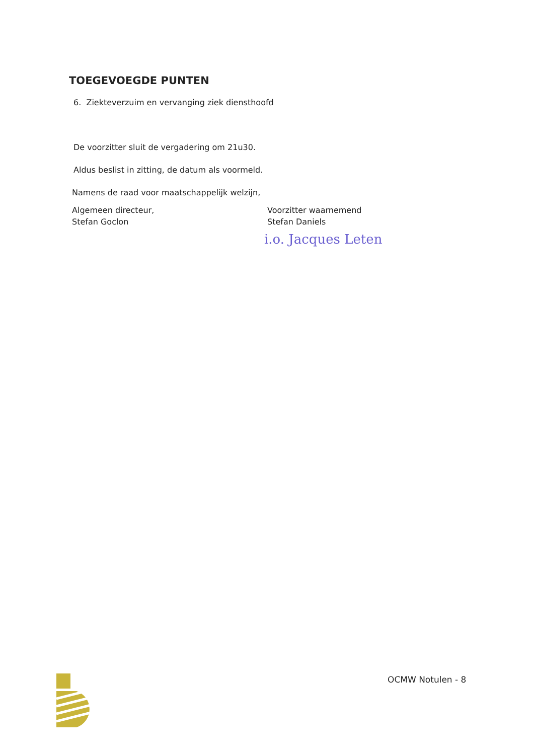TOEGEVOEGDE PUNTEN
6. Ziekteverzuim en vervanging ziek diensthoofd
De voorzitter sluit de vergadering om 21u30.
Aldus beslist in zitting, de datum als voormeld.
Namens de raad voor maatschappelijk welzijn,
Algemeen directeur,
Stefan Goclon
Voorzitter waarnemend
Stefan Daniels
i.o. Jacques Leten
OCMW Notulen - 8